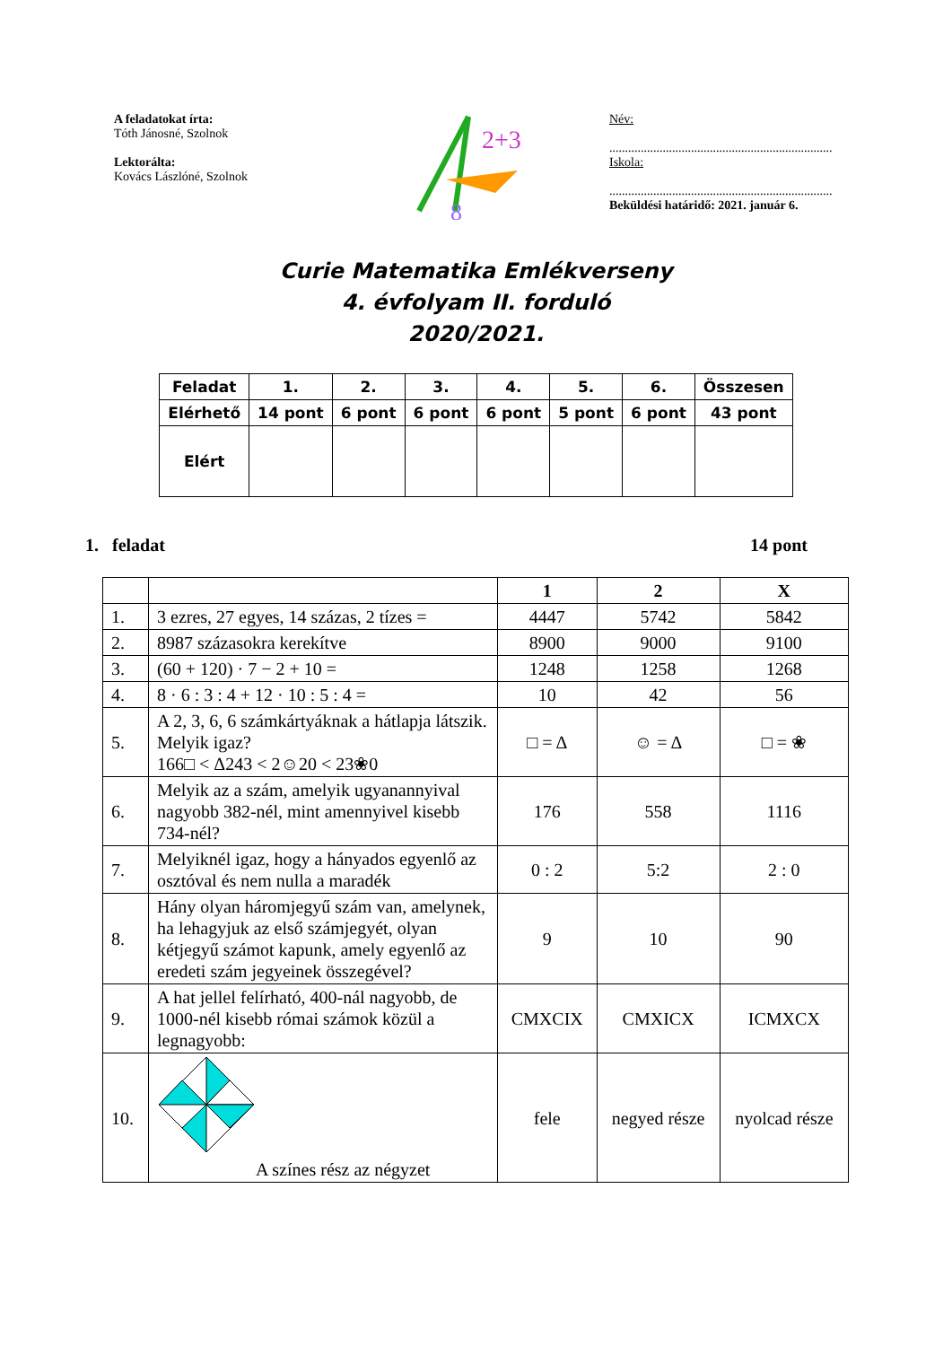A feladatokat írta:
Tóth Jánosné, Szolnok
Lektorálta:
Kovács Lászlóné, Szolnok
2+3
8
Név:
.......................................................................
Iskola:
.......................................................................
Beküldési határidő: 2021. január 6.
Curie Matematika Emlékverseny
4. évfolyam II. forduló
2020/2021.
| Feladat | 1. | 2. | 3. | 4. | 5. | 6. | Összesen |
| Elérhető | 14 pont | 6 pont | 6 pont | 6 pont | 5 pont | 6 pont | 43 pont |
| Elért | | | | | | | |
1. feladat 14 pont
| | | 1 | 2 | X |
| --- | --- | --- | --- | --- |
| 1. | 3 ezres, 27 egyes, 14 százas, 2 tízes = | 4447 | 5742 | 5842 |
| 2. | 8987 százasokra kerekítve | 8900 | 9000 | 9100 |
| 3. | (60 + 120) · 7 − 2 + 10 = | 1248 | 1258 | 1268 |
| 4. | 8 · 6 : 3 : 4 + 12 · 10 : 5 : 4 = | 10 | 42 | 56 |
| 5. | A 2, 3, 6, 6 számkártyáknak a hátlapja látszik. Melyik igaz? 166□ < Δ243 < 2☺20 < 23❀0 | □ = Δ | ☺ = Δ | □ = ❀ |
| 6. | Melyik az a szám, amelyik ugyanannyival nagyobb 382-nél, mint amennyivel kisebb 734-nél? | 176 | 558 | 1116 |
| 7. | Melyiknél igaz, hogy a hányados egyenlő az osztóval és nem nulla a maradék | 0 : 2 | 5:2 | 2 : 0 |
| 8. | Hány olyan háromjegyű szám van, amelynek, ha lehagyjuk az első számjegyét, olyan kétjegyű számot kapunk, amely egyenlő az eredeti szám jegyeinek összegével? | 9 | 10 | 90 |
| 9. | A hat jellel felírható, 400-nál nagyobb, de 1000-nél kisebb római számok közül a legnagyobb: | CMXCIX | CMXICX | ICMXCX |
| 10. | A színes rész az négyzet | fele | negyed része | nyolcad része |